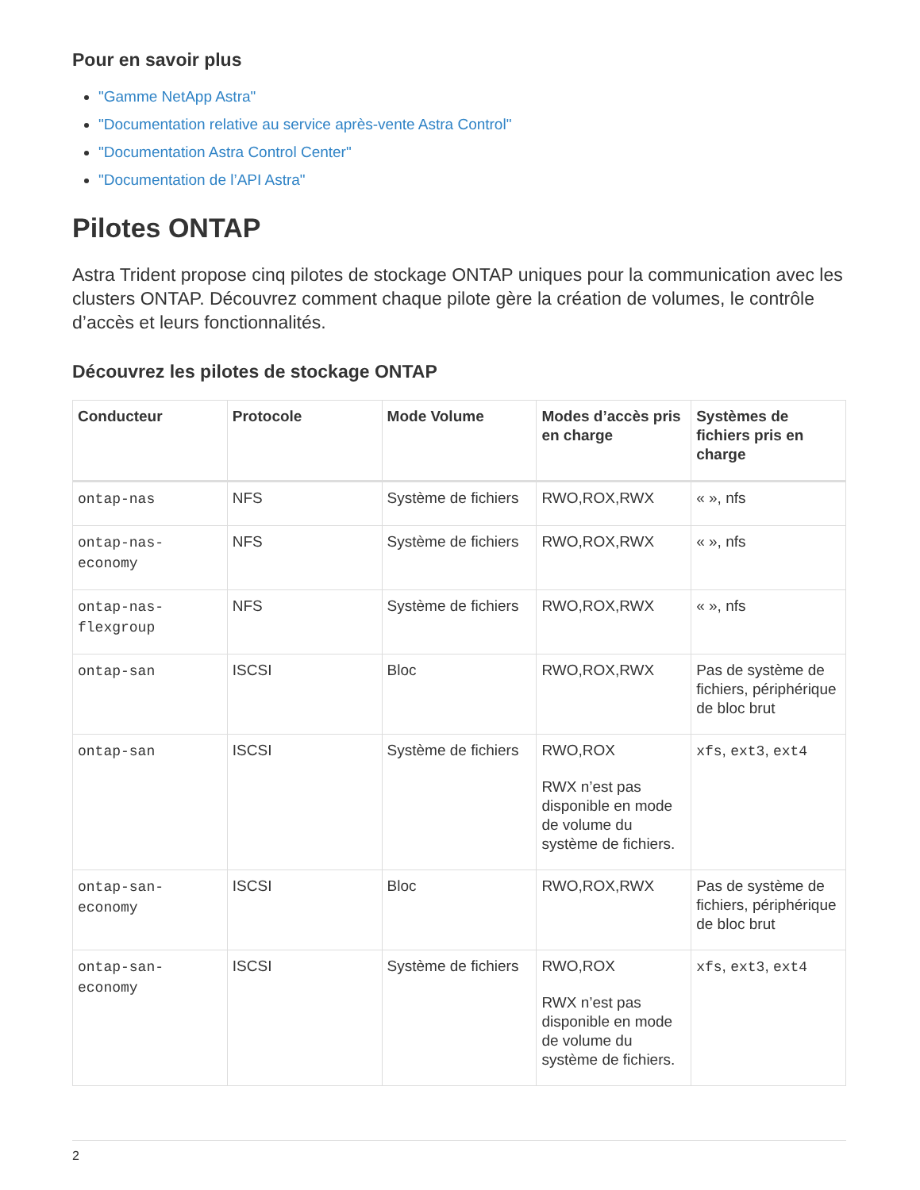Pour en savoir plus
"Gamme NetApp Astra"
"Documentation relative au service après-vente Astra Control"
"Documentation Astra Control Center"
"Documentation de l’API Astra"
Pilotes ONTAP
Astra Trident propose cinq pilotes de stockage ONTAP uniques pour la communication avec les clusters ONTAP. Découvrez comment chaque pilote gère la création de volumes, le contrôle d’accès et leurs fonctionnalités.
Découvrez les pilotes de stockage ONTAP
| Conducteur | Protocole | Mode Volume | Modes d’accès pris en charge | Systèmes de fichiers pris en charge |
| --- | --- | --- | --- | --- |
| ontap-nas | NFS | Système de fichiers | RWO,ROX,RWX | « », nfs |
| ontap-nas-economy | NFS | Système de fichiers | RWO,ROX,RWX | « », nfs |
| ontap-nas-flexgroup | NFS | Système de fichiers | RWO,ROX,RWX | « », nfs |
| ontap-san | ISCSI | Bloc | RWO,ROX,RWX | Pas de système de fichiers, périphérique de bloc brut |
| ontap-san | ISCSI | Système de fichiers | RWO,ROX RWX n’est pas disponible en mode de volume du système de fichiers. | xfs , ext3 , ext4 |
| ontap-san-economy | ISCSI | Bloc | RWO,ROX,RWX | Pas de système de fichiers, périphérique de bloc brut |
| ontap-san-economy | ISCSI | Système de fichiers | RWO,ROX RWX n’est pas disponible en mode de volume du système de fichiers. | xfs , ext3 , ext4 |
2